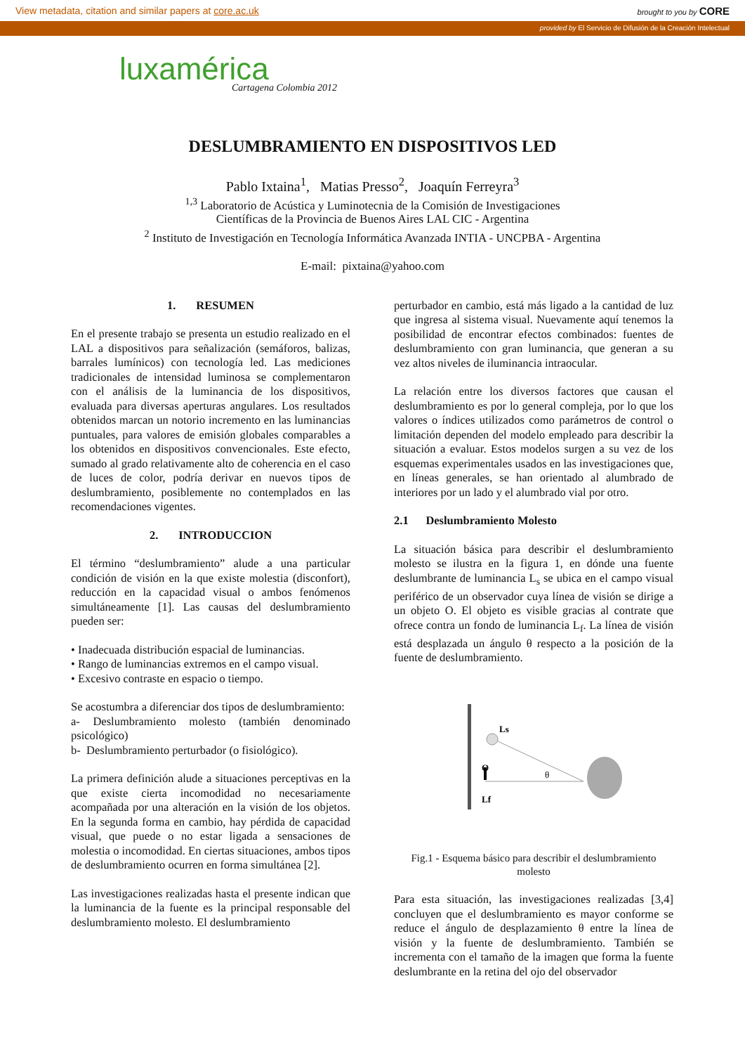View metadata, citation and similar papers at core.ac.uk brought to you by CORE
provided by El Servicio de Difusión de la Creación Intelectual
luxamérica
Cartagena Colombia 2012
DESLUMBRAMIENTO EN DISPOSITIVOS LED
Pablo Ixtaina<sup>1</sup>, Matias Presso<sup>2</sup>, Joaquín Ferreyra<sup>3</sup>
<sup>1,3</sup> Laboratorio de Acústica y Luminotecnia de la Comisión de Investigaciones
Científicas de la Provincia de Buenos Aires LAL CIC - Argentina
<sup>2</sup> Instituto de Investigación en Tecnología Informática Avanzada INTIA - UNCPBA - Argentina
E-mail: pixtaina@yahoo.com
1. RESUMEN
En el presente trabajo se presenta un estudio realizado en el LAL a dispositivos para señalización (semáforos, balizas, barrales lumínicos) con tecnología led. Las mediciones tradicionales de intensidad luminosa se complementaron con el análisis de la luminancia de los dispositivos, evaluada para diversas aperturas angulares. Los resultados obtenidos marcan un notorio incremento en las luminancias puntuales, para valores de emisión globales comparables a los obtenidos en dispositivos convencionales. Este efecto, sumado al grado relativamente alto de coherencia en el caso de luces de color, podría derivar en nuevos tipos de deslumbramiento, posiblemente no contemplados en las recomendaciones vigentes.
2. INTRODUCCION
El término “deslumbramiento” alude a una particular condición de visión en la que existe molestia (disconfort), reducción en la capacidad visual o ambos fenómenos simultáneamente [1]. Las causas del deslumbramiento pueden ser:
• Inadecuada distribución espacial de luminancias.
• Rango de luminancias extremos en el campo visual.
• Excesivo contraste en espacio o tiempo.
Se acostumbra a diferenciar dos tipos de deslumbramiento:
a- Deslumbramiento molesto (también denominado psicológico)
b- Deslumbramiento perturbador (o fisiológico).
La primera definición alude a situaciones perceptivas en la que existe cierta incomodidad no necesariamente acompañada por una alteración en la visión de los objetos. En la segunda forma en cambio, hay pérdida de capacidad visual, que puede o no estar ligada a sensaciones de molestia o incomodidad. En ciertas situaciones, ambos tipos de deslumbramiento ocurren en forma simultánea [2].
Las investigaciones realizadas hasta el presente indican que la luminancia de la fuente es la principal responsable del deslumbramiento molesto. El deslumbramiento
perturbador en cambio, está más ligado a la cantidad de luz que ingresa al sistema visual. Nuevamente aquí tenemos la posibilidad de encontrar efectos combinados: fuentes de deslumbramiento con gran luminancia, que generan a su vez altos niveles de iluminancia intraocular.
La relación entre los diversos factores que causan el deslumbramiento es por lo general compleja, por lo que los valores o índices utilizados como parámetros de control o limitación dependen del modelo empleado para describir la situación a evaluar. Estos modelos surgen a su vez de los esquemas experimentales usados en las investigaciones que, en líneas generales, se han orientado al alumbrado de interiores por un lado y el alumbrado vial por otro.
2.1 Deslumbramiento Molesto
La situación básica para describir el deslumbramiento molesto se ilustra en la figura 1, en dónde una fuente deslumbrante de luminancia L<sub>s</sub> se ubica en el campo visual periférico de un observador cuya línea de visión se dirige a un objeto O. El objeto es visible gracias al contrate que ofrece contra un fondo de luminancia L<sub>f</sub>. La línea de visión está desplazada un ángulo θ respecto a la posición de la fuente de deslumbramiento.
Ls
O
Lf
θ
Fig.1 - Esquema básico para describir el deslumbramiento molesto
Para esta situación, las investigaciones realizadas [3,4] concluyen que el deslumbramiento es mayor conforme se reduce el ángulo de desplazamiento θ entre la línea de visión y la fuente de deslumbramiento. También se incrementa con el tamaño de la imagen que forma la fuente deslumbrante en la retina del ojo del observador